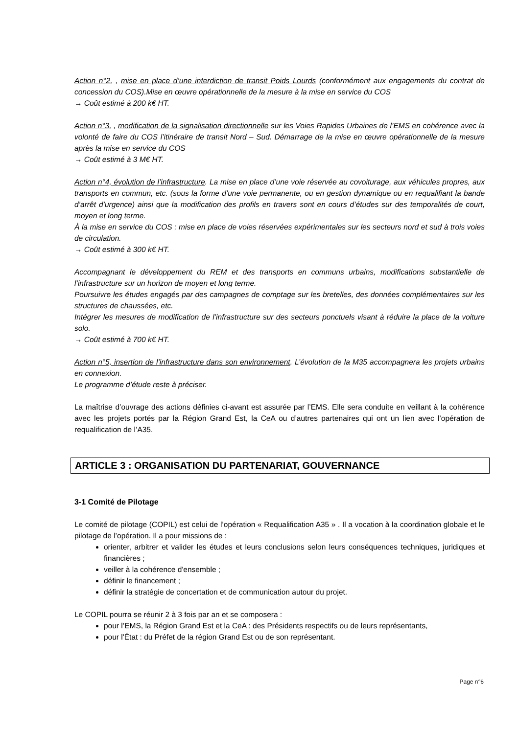Action n°2, , mise en place d’une interdiction de transit Poids Lourds (conformément aux engagements du contrat de concession du COS).Mise en œuvre opérationnelle de la mesure à la mise en service du COS
→ Coût estimé à 200 k€ HT.
Action n°3, , modification de la signalisation directionnelle sur les Voies Rapides Urbaines de l’EMS en cohérence avec la volonté de faire du COS l’itinéraire de transit Nord – Sud. Démarrage de la mise en œuvre opérationnelle de la mesure après la mise en service du COS
→ Coût estimé à 3 M€ HT.
Action n°4, évolution de l’infrastructure. La mise en place d’une voie réservée au covoiturage, aux véhicules propres, aux transports en commun, etc. (sous la forme d’une voie permanente, ou en gestion dynamique ou en requalifiant la bande d’arrêt d’urgence) ainsi que la modification des profils en travers sont en cours d’études sur des temporalités de court, moyen et long terme.
À la mise en service du COS : mise en place de voies réservées expérimentales sur les secteurs nord et sud à trois voies de circulation.
→ Coût estimé à 300 k€ HT.
Accompagnant le développement du REM et des transports en communs urbains, modifications substantielle de l’infrastructure sur un horizon de moyen et long terme.
Poursuivre les études engagés par des campagnes de comptage sur les bretelles, des données complémentaires sur les structures de chaussées, etc.
Intégrer les mesures de modification de l’infrastructure sur des secteurs ponctuels visant à réduire la place de la voiture solo.
→ Coût estimé à 700 k€ HT.
Action n°5, insertion de l’infrastructure dans son environnement. L’évolution de la M35 accompagnera les projets urbains en connexion.
Le programme d’étude reste à préciser.
La maîtrise d’ouvrage des actions définies ci-avant est assurée par l’EMS. Elle sera conduite en veillant à la cohérence avec les projets portés par la Région Grand Est, la CeA ou d’autres partenaires qui ont un lien avec l’opération de requalification de l’A35.
ARTICLE 3 : ORGANISATION DU PARTENARIAT, GOUVERNANCE
3-1 Comité de Pilotage
Le comité de pilotage (COPIL) est celui de l’opération « Requalification A35 » . Il a vocation à la coordination globale et le pilotage de l’opération. Il a pour missions de :
orienter, arbitrer et valider les études et leurs conclusions selon leurs conséquences techniques, juridiques et financières ;
veiller à la cohérence d'ensemble ;
définir le financement ;
définir la stratégie de concertation et de communication autour du projet.
Le COPIL pourra se réunir 2 à 3 fois par an et se composera :
pour l’EMS, la Région Grand Est et la CeA : des Présidents respectifs ou de leurs représentants,
pour l'État : du Préfet de la région Grand Est ou de son représentant.
Page n°6